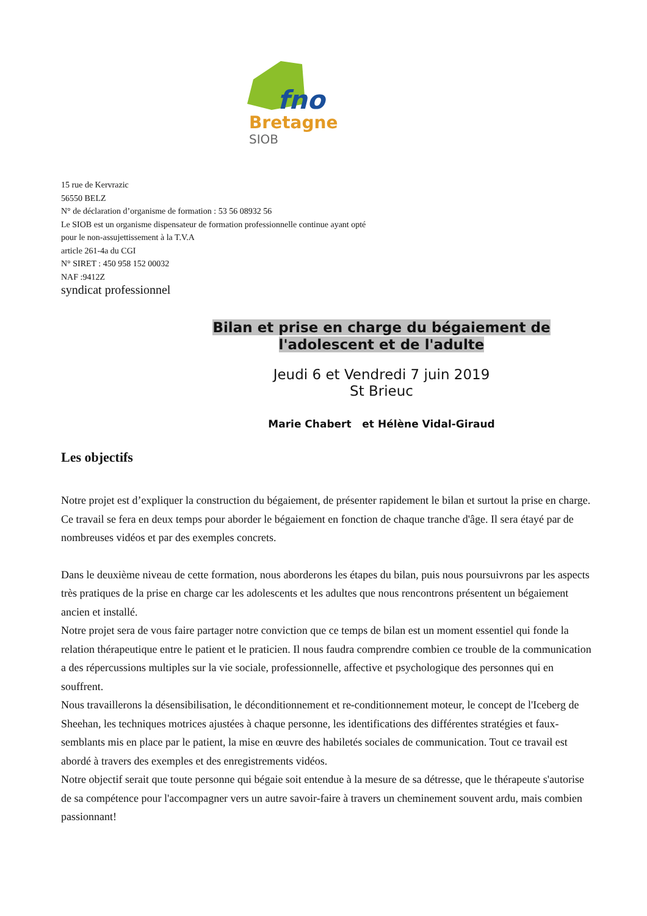fno
Bretagne
SIOB
15 rue de Kervrazic
56550 BELZ
N° de déclaration d’organisme de formation : 53 56 08932 56
Le SIOB est un organisme dispensateur de formation professionnelle continue ayant opté
pour le non-assujettissement à la T.V.A
article 261-4a du CGI
N° SIRET : 450 958 152 00032
NAF :9412Z
syndicat professionnel
Bilan et prise en charge du bégaiement de
l'adolescent et de l'adulte
Jeudi 6 et Vendredi 7 juin 2019
St Brieuc
Marie Chabert et Hélène Vidal-Giraud
Les objectifs
Notre projet est d’expliquer la construction du bégaiement, de présenter rapidement le bilan et surtout la prise en charge.
Ce travail se fera en deux temps pour aborder le bégaiement en fonction de chaque tranche d'âge. Il sera étayé par de nombreuses vidéos et par des exemples concrets.
Dans le deuxième niveau de cette formation, nous aborderons les étapes du bilan, puis nous poursuivrons par les aspects très pratiques de la prise en charge car les adolescents et les adultes que nous rencontrons présentent un bégaiement ancien et installé.
Notre projet sera de vous faire partager notre conviction que ce temps de bilan est un moment essentiel qui fonde la relation thérapeutique entre le patient et le praticien. Il nous faudra comprendre combien ce trouble de la communication a des répercussions multiples sur la vie sociale, professionnelle, affective et psychologique des personnes qui en souffrent.
Nous travaillerons la désensibilisation, le déconditionnement et re-conditionnement moteur, le concept de l'Iceberg de Sheehan, les techniques motrices ajustées à chaque personne, les identifications des différentes stratégies et faux-semblants mis en place par le patient, la mise en œuvre des habiletés sociales de communication. Tout ce travail est abordé à travers des exemples et des enregistrements vidéos.
Notre objectif serait que toute personne qui bégaie soit entendue à la mesure de sa détresse, que le thérapeute s'autorise de sa compétence pour l'accompagner vers un autre savoir-faire à travers un cheminement souvent ardu, mais combien passionnant!